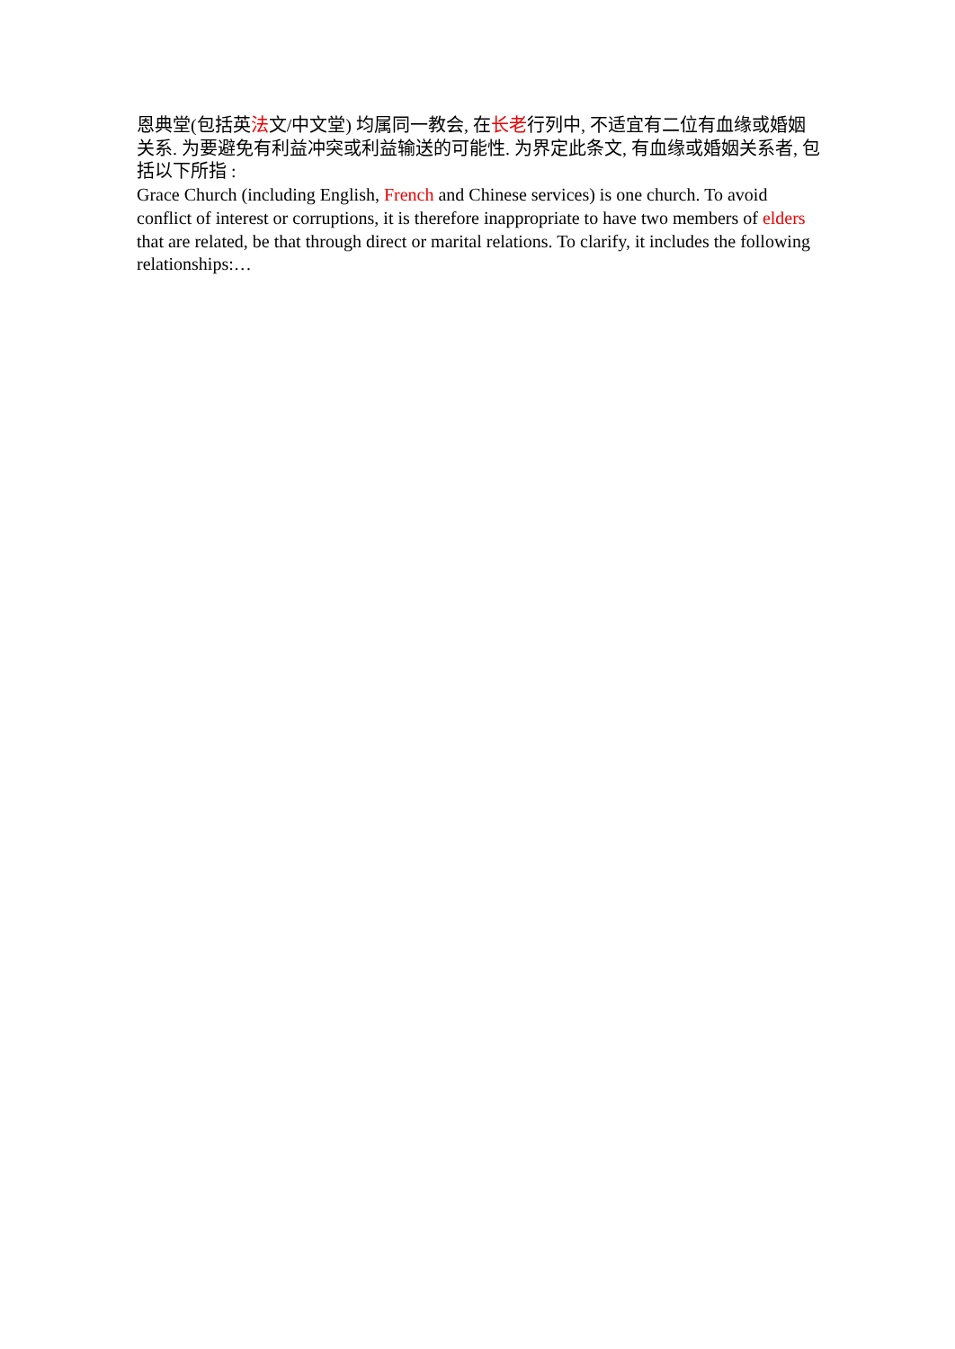恩典堂(包括英法文/中文堂) 均属同一教会, 在长老行列中, 不适宜有二位有血缘或婚姻关系. 为要避免有利益冲突或利益输送的可能性. 为界定此条文, 有血缘或婚姻关系者, 包括以下所指 :
Grace Church (including English, French and Chinese services) is one church. To avoid conflict of interest or corruptions, it is therefore inappropriate to have two members of elders that are related, be that through direct or marital relations. To clarify, it includes the following relationships:…